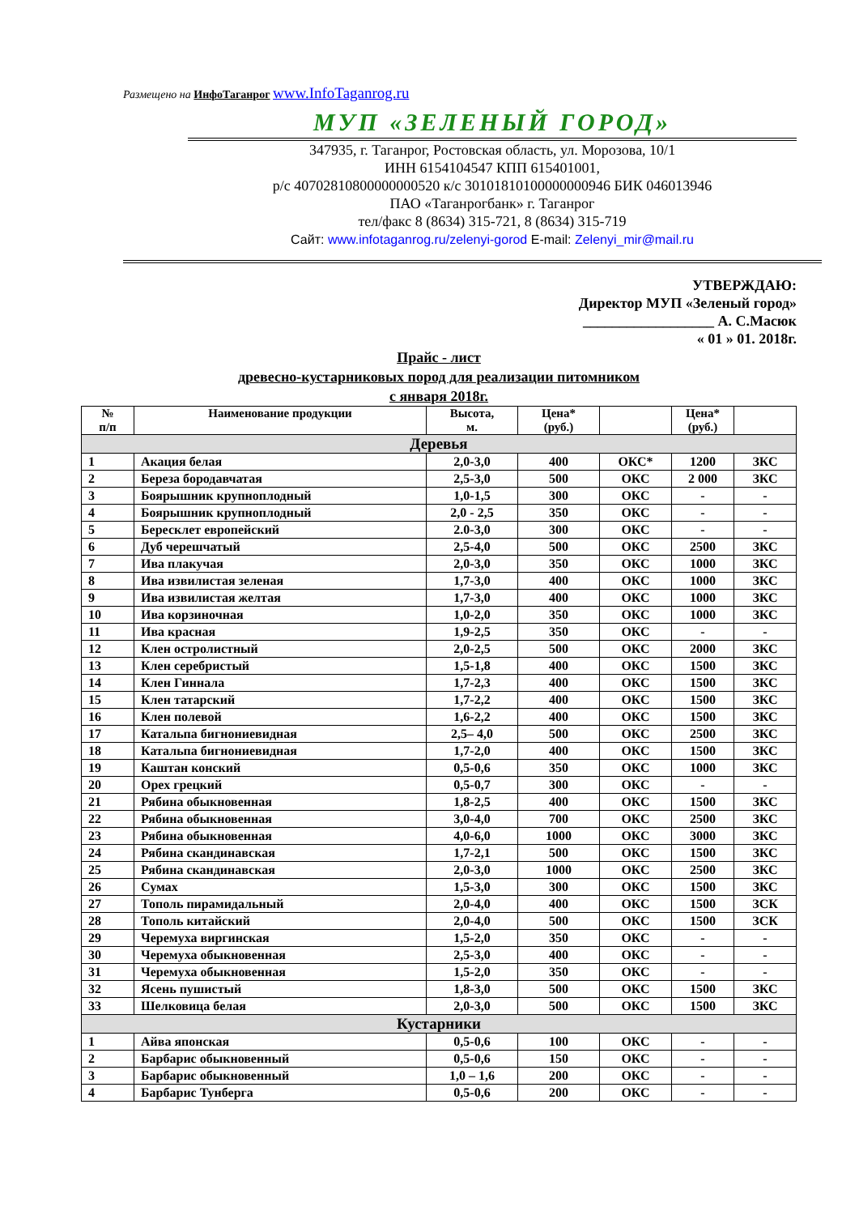Размещено на ИнфоТаганрог www.InfoTaganrog.ru
МУП «ЗЕЛЕНЫЙ ГОРОД»
347935, г. Таганрог, Ростовская область, ул. Морозова, 10/1
ИНН 6154104547 КПП 615401001,
р/с 40702810800000000520 к/с 30101810100000000946 БИК 046013946
ПАО «Таганрогбанк» г. Таганрог
тел/факс 8 (8634) 315-721, 8 (8634) 315-719
Сайт: www.infotaganrog.ru/zelenyi-gorod E-mail: Zelenyi_mir@mail.ru
УТВЕРЖДАЮ:
Директор МУП «Зеленый город»
__________________ А. С.Масюк
« 01 » 01. 2018г.
Прайс - лист
древесно-кустарниковых пород для реализации питомником
с января 2018г.
| № п/п | Наименование продукции | Высота, м. | Цена* (руб.) | | Цена* (руб.) | |
| --- | --- | --- | --- | --- | --- | --- |
| Деревья | | | | | | |
| 1 | Акация белая | 2,0-3,0 | 400 | ОКС* | 1200 | ЗКС |
| 2 | Береза бородавчатая | 2,5-3,0 | 500 | ОКС | 2 000 | ЗКС |
| 3 | Боярышник крупноплодный | 1,0-1,5 | 300 | ОКС | - | - |
| 4 | Боярышник крупноплодный | 2,0 - 2,5 | 350 | ОКС | - | - |
| 5 | Бересклет европейский | 2.0-3,0 | 300 | ОКС | - | - |
| 6 | Дуб черешчатый | 2,5-4,0 | 500 | ОКС | 2500 | ЗКС |
| 7 | Ива плакучая | 2,0-3,0 | 350 | ОКС | 1000 | ЗКС |
| 8 | Ива извилистая зеленая | 1,7-3,0 | 400 | ОКС | 1000 | ЗКС |
| 9 | Ива извилистая желтая | 1,7-3,0 | 400 | ОКС | 1000 | ЗКС |
| 10 | Ива корзиночная | 1,0-2,0 | 350 | ОКС | 1000 | ЗКС |
| 11 | Ива красная | 1,9-2,5 | 350 | ОКС | - | - |
| 12 | Клен остролистный | 2,0-2,5 | 500 | ОКС | 2000 | ЗКС |
| 13 | Клен серебристый | 1,5-1,8 | 400 | ОКС | 1500 | ЗКС |
| 14 | Клен Гиннала | 1,7-2,3 | 400 | ОКС | 1500 | ЗКС |
| 15 | Клен татарский | 1,7-2,2 | 400 | ОКС | 1500 | ЗКС |
| 16 | Клен полевой | 1,6-2,2 | 400 | ОКС | 1500 | ЗКС |
| 17 | Катальпа бигнониевидная | 2,5– 4,0 | 500 | ОКС | 2500 | ЗКС |
| 18 | Катальпа бигнониевидная | 1,7-2,0 | 400 | ОКС | 1500 | ЗКС |
| 19 | Каштан конский | 0,5-0,6 | 350 | ОКС | 1000 | ЗКС |
| 20 | Орех грецкий | 0,5-0,7 | 300 | ОКС | - | - |
| 21 | Рябина обыкновенная | 1,8-2,5 | 400 | ОКС | 1500 | ЗКС |
| 22 | Рябина обыкновенная | 3,0-4,0 | 700 | ОКС | 2500 | ЗКС |
| 23 | Рябина обыкновенная | 4,0-6,0 | 1000 | ОКС | 3000 | ЗКС |
| 24 | Рябина скандинавская | 1,7-2,1 | 500 | ОКС | 1500 | ЗКС |
| 25 | Рябина скандинавская | 2,0-3,0 | 1000 | ОКС | 2500 | ЗКС |
| 26 | Сумах | 1,5-3,0 | 300 | ОКС | 1500 | ЗКС |
| 27 | Тополь пирамидальный | 2,0-4,0 | 400 | ОКС | 1500 | ЗСК |
| 28 | Тополь китайский | 2,0-4,0 | 500 | ОКС | 1500 | ЗСК |
| 29 | Черемуха виргинская | 1,5-2,0 | 350 | ОКС | - | - |
| 30 | Черемуха обыкновенная | 2,5-3,0 | 400 | ОКС | - | - |
| 31 | Черемуха обыкновенная | 1,5-2,0 | 350 | ОКС | - | - |
| 32 | Ясень пушистый | 1,8-3,0 | 500 | ОКС | 1500 | ЗКС |
| 33 | Шелковица белая | 2,0-3,0 | 500 | ОКС | 1500 | ЗКС |
| Кустарники | | | | | | |
| 1 | Айва японская | 0,5-0,6 | 100 | ОКС | - | - |
| 2 | Барбарис обыкновенный | 0,5-0,6 | 150 | ОКС | - | - |
| 3 | Барбарис обыкновенный | 1,0 – 1,6 | 200 | ОКС | - | - |
| 4 | Барбарис Тунберга | 0,5-0,6 | 200 | ОКС | - | - |